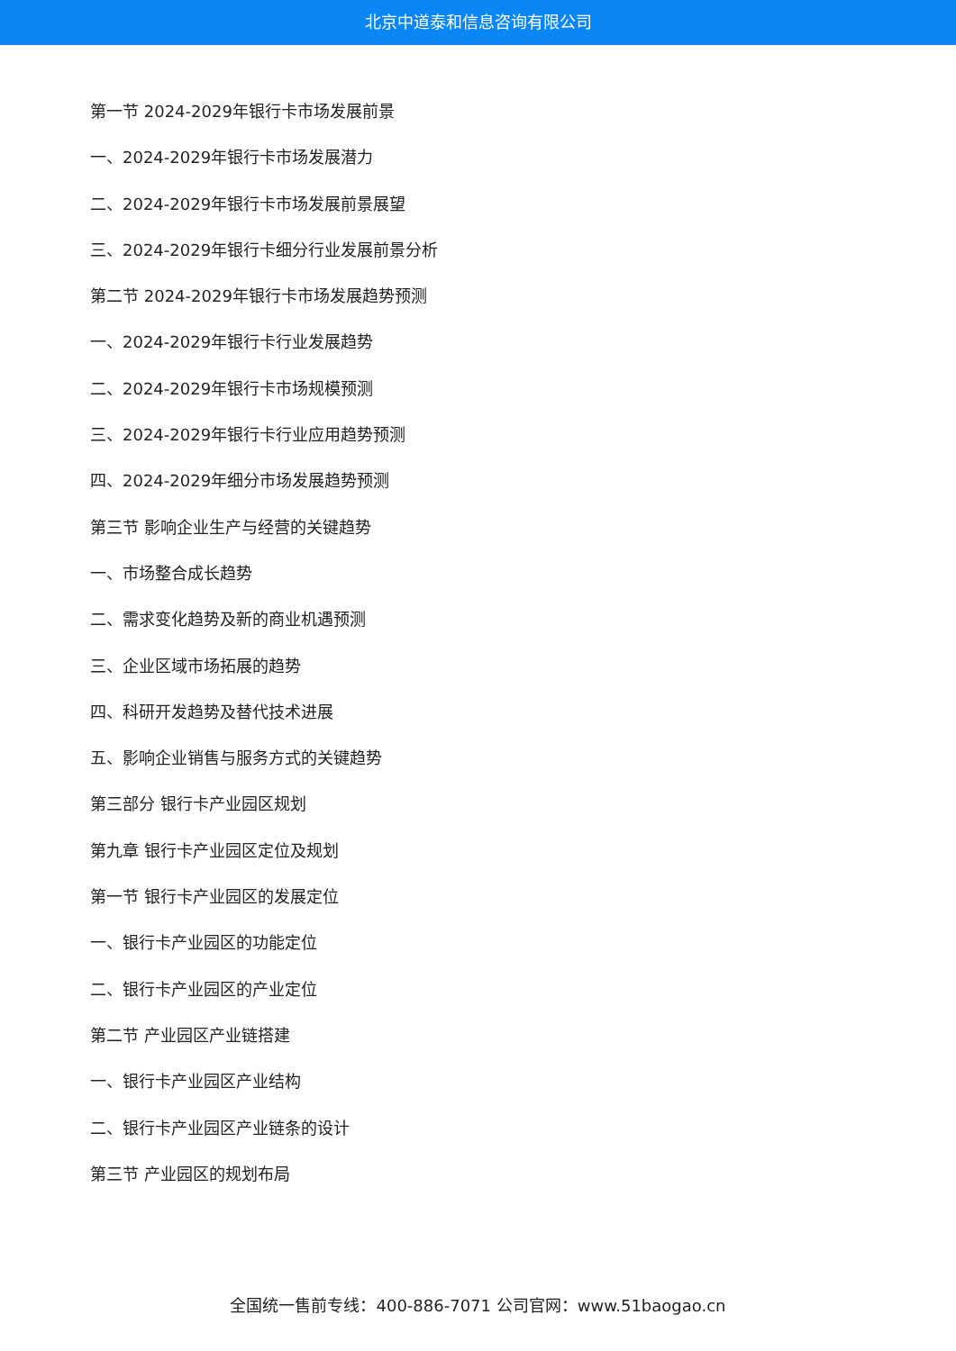北京中道泰和信息咨询有限公司
第一节 2024-2029年银行卡市场发展前景
一、2024-2029年银行卡市场发展潜力
二、2024-2029年银行卡市场发展前景展望
三、2024-2029年银行卡细分行业发展前景分析
第二节 2024-2029年银行卡市场发展趋势预测
一、2024-2029年银行卡行业发展趋势
二、2024-2029年银行卡市场规模预测
三、2024-2029年银行卡行业应用趋势预测
四、2024-2029年细分市场发展趋势预测
第三节 影响企业生产与经营的关键趋势
一、市场整合成长趋势
二、需求变化趋势及新的商业机遇预测
三、企业区域市场拓展的趋势
四、科研开发趋势及替代技术进展
五、影响企业销售与服务方式的关键趋势
第三部分 银行卡产业园区规划
第九章 银行卡产业园区定位及规划
第一节 银行卡产业园区的发展定位
一、银行卡产业园区的功能定位
二、银行卡产业园区的产业定位
第二节 产业园区产业链搭建
一、银行卡产业园区产业结构
二、银行卡产业园区产业链条的设计
第三节 产业园区的规划布局
全国统一售前专线：400-886-7071 公司官网：www.51baogao.cn